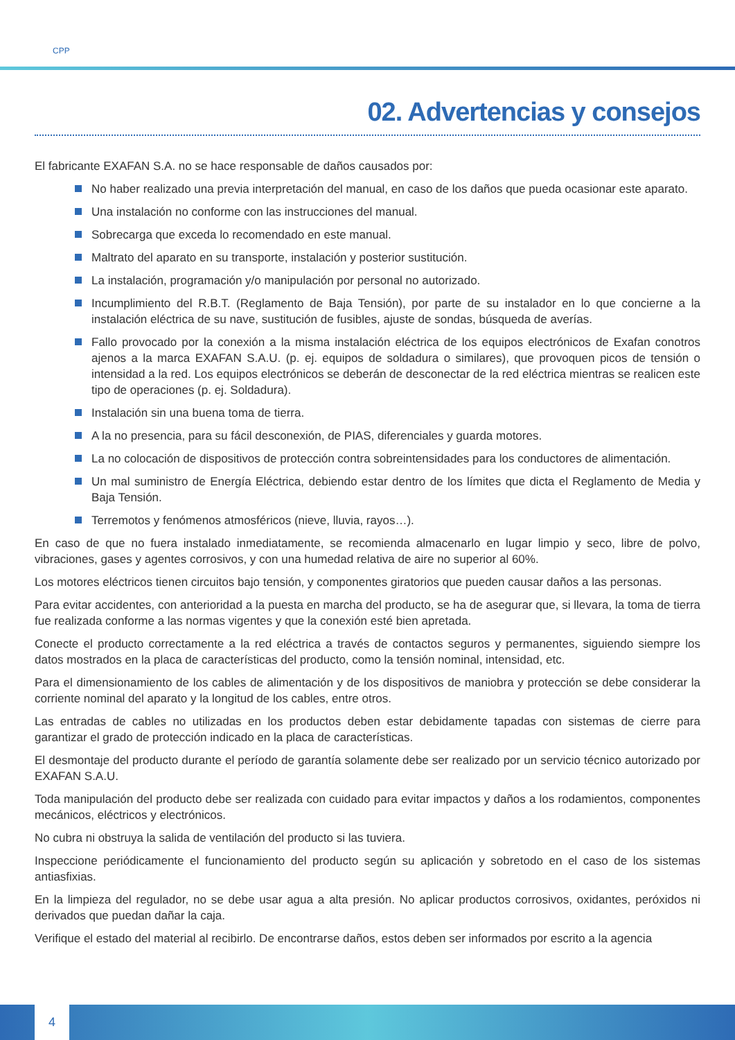CPP
02. Advertencias y consejos
El fabricante EXAFAN S.A. no se hace responsable de daños causados por:
No haber realizado una previa interpretación del manual, en caso de los daños que pueda ocasionar este aparato.
Una instalación no conforme con las instrucciones del manual.
Sobrecarga que exceda lo recomendado en este manual.
Maltrato del aparato en su transporte, instalación y posterior sustitución.
La instalación, programación y/o manipulación por personal no autorizado.
Incumplimiento del R.B.T. (Reglamento de Baja Tensión), por parte de su instalador en lo que concierne a la instalación eléctrica de su nave, sustitución de fusibles, ajuste de sondas, búsqueda de averías.
Fallo provocado por la conexión a la misma instalación eléctrica de los equipos electrónicos de Exafan conotros ajenos a la marca EXAFAN S.A.U. (p. ej. equipos de soldadura o similares), que provoquen picos de tensión o intensidad a la red. Los equipos electrónicos se deberán de desconectar de la red eléctrica mientras se realicen este tipo de operaciones (p. ej. Soldadura).
Instalación sin una buena toma de tierra.
A la no presencia, para su fácil desconexión, de PIAS, diferenciales y guarda motores.
La no colocación de dispositivos de protección contra sobreintensidades para los conductores de alimentación.
Un mal suministro de Energía Eléctrica, debiendo estar dentro de los límites que dicta el Reglamento de Media y Baja Tensión.
Terremotos y fenómenos atmosféricos (nieve, lluvia, rayos…).
En caso de que no fuera instalado inmediatamente, se recomienda almacenarlo en lugar limpio y seco, libre de polvo, vibraciones, gases y agentes corrosivos, y con una humedad relativa de aire no superior al 60%.
Los motores eléctricos tienen circuitos bajo tensión, y componentes giratorios que pueden causar daños a las personas.
Para evitar accidentes, con anterioridad a la puesta en marcha del producto, se ha de asegurar que, si llevara, la toma de tierra fue realizada conforme a las normas vigentes y que la conexión esté bien apretada.
Conecte el producto correctamente a la red eléctrica a través de contactos seguros y permanentes, siguiendo siempre los datos mostrados en la placa de características del producto, como la tensión nominal, intensidad, etc.
Para el dimensionamiento de los cables de alimentación y de los dispositivos de maniobra y protección se debe considerar la corriente nominal del aparato y la longitud de los cables, entre otros.
Las entradas de cables no utilizadas en los productos deben estar debidamente tapadas con sistemas de cierre para garantizar el grado de protección indicado en la placa de características.
El desmontaje del producto durante el período de garantía solamente debe ser realizado por un servicio técnico autorizado por EXAFAN S.A.U.
Toda manipulación del producto debe ser realizada con cuidado para evitar impactos y daños a los rodamientos, componentes mecánicos, eléctricos y electrónicos.
No cubra ni obstruya la salida de ventilación del producto si las tuviera.
Inspeccione periódicamente el funcionamiento del producto según su aplicación y sobretodo en el caso de los sistemas antiasfixias.
En la limpieza del regulador, no se debe usar agua a alta presión. No aplicar productos corrosivos, oxidantes, peróxidos ni derivados que puedan dañar la caja.
Verifique el estado del material al recibirlo. De encontrarse daños, estos deben ser informados por escrito a la agencia
4